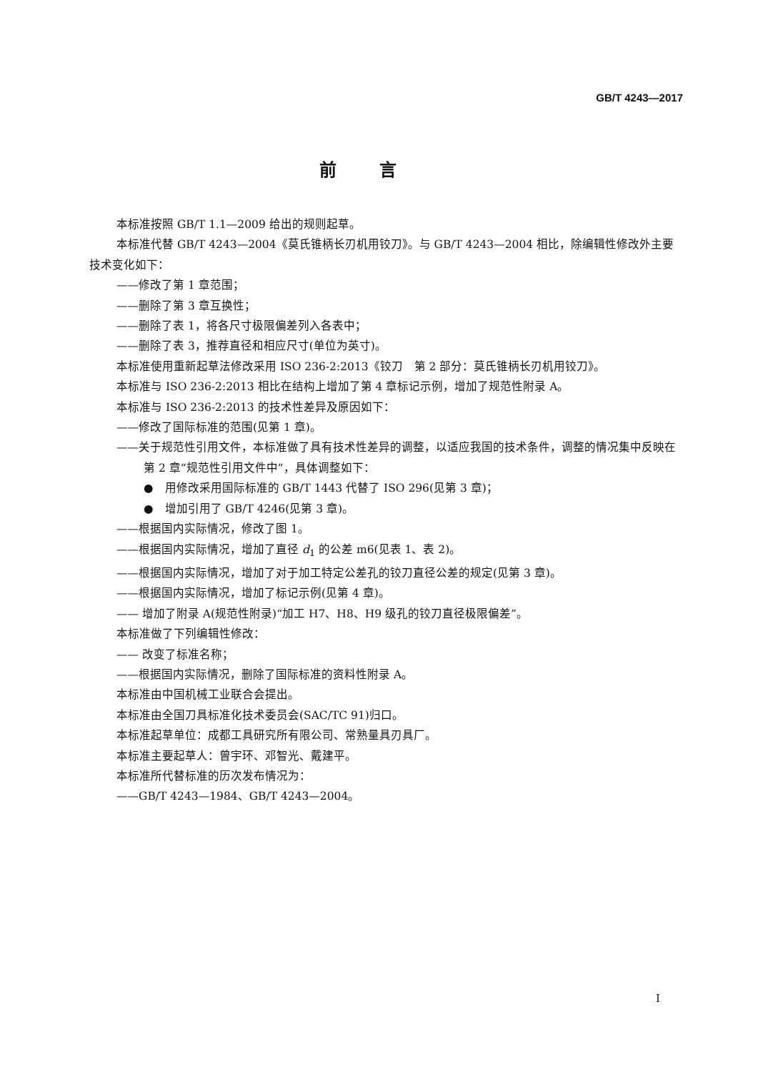GB/T 4243—2017
前言
本标准按照 GB/T 1.1—2009 给出的规则起草。
本标准代替 GB/T 4243—2004《莫氏锥柄长刃机用铰刀》。与 GB/T 4243—2004 相比，除编辑性修改外主要技术变化如下：
——修改了第 1 章范围；
——删除了第 3 章互换性；
——删除了表 1，将各尺寸极限偏差列入各表中；
——删除了表 3，推荐直径和相应尺寸(单位为英寸)。
本标准使用重新起草法修改采用 ISO 236-2:2013《铰刀　第 2 部分：莫氏锥柄长刃机用铰刀》。
本标准与 ISO 236-2:2013 相比在结构上增加了第 4 章标记示例，增加了规范性附录 A。
本标准与 ISO 236-2:2013 的技术性差异及原因如下：
——修改了国际标准的范围(见第 1 章)。
——关于规范性引用文件，本标准做了具有技术性差异的调整，以适应我国的技术条件，调整的情况集中反映在第 2 章“规范性引用文件中”，具体调整如下：
●　用修改采用国际标准的 GB/T 1443 代替了 ISO 296(见第 3 章)；
●　增加引用了 GB/T 4246(见第 3 章)。
——根据国内实际情况，修改了图 1。
——根据国内实际情况，增加了直径 d<sub>1</sub> 的公差 m6(见表 1、表 2)。
——根据国内实际情况，增加了对于加工特定公差孔的铰刀直径公差的规定(见第 3 章)。
——根据国内实际情况，增加了标记示例(见第 4 章)。
—— 增加了附录 A(规范性附录)“加工 H7、H8、H9 级孔的铰刀直径极限偏差”。
本标准做了下列编辑性修改：
—— 改变了标准名称；
——根据国内实际情况，删除了国际标准的资料性附录 A。
本标准由中国机械工业联合会提出。
本标准由全国刀具标准化技术委员会(SAC/TC 91)归口。
本标准起草单位：成都工具研究所有限公司、常熟量具刃具厂。
本标准主要起草人：曾宇环、邓智光、戴建平。
本标准所代替标准的历次发布情况为：
——GB/T 4243—1984、GB/T 4243—2004。
I